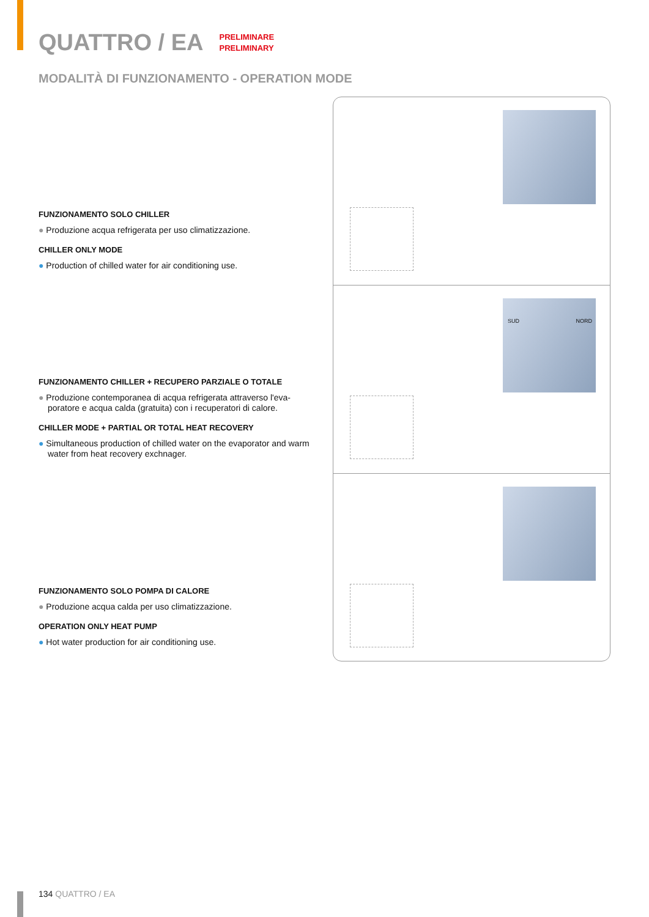QUATTRO / EA
PRELIMINARE
PRELIMINARY
MODALITÀ DI FUNZIONAMENTO - OPERATION MODE
FUNZIONAMENTO SOLO CHILLER
● Produzione acqua refrigerata per uso climatizzazione.
CHILLER ONLY MODE
● Production of chilled water for air conditioning use.
FUNZIONAMENTO CHILLER + RECUPERO PARZIALE O TOTALE
● Produzione contemporanea di acqua refrigerata attraverso l'eva-poratore e acqua calda (gratuita) con i recuperatori di calore.
CHILLER MODE + PARTIAL OR TOTAL HEAT RECOVERY
● Simultaneous production of chilled water on the evaporator and warm water from heat recovery exchnager.
FUNZIONAMENTO SOLO POMPA DI CALORE
● Produzione acqua calda per uso climatizzazione.
OPERATION ONLY HEAT PUMP
● Hot water production for air conditioning use.
SUD NORD
134 QUATTRO / EA